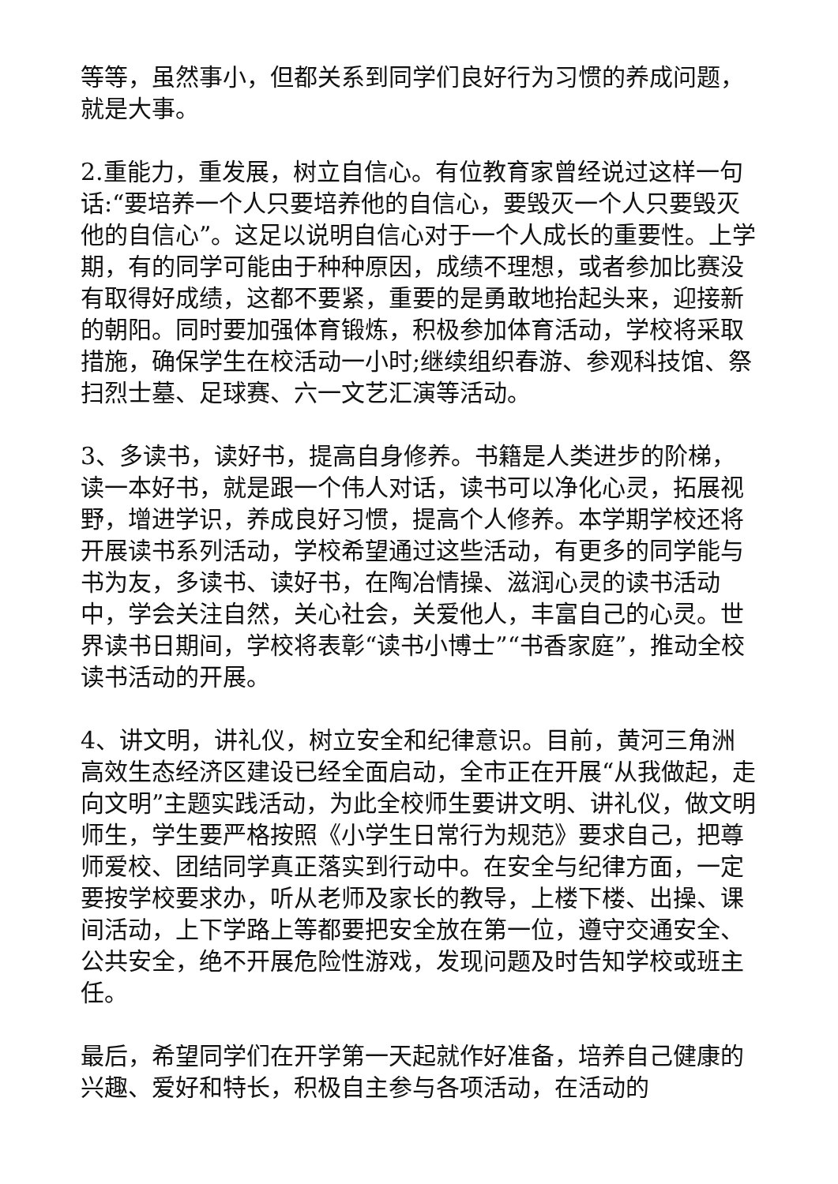等等，虽然事小，但都关系到同学们良好行为习惯的养成问题，就是大事。
2.重能力，重发展，树立自信心。有位教育家曾经说过这样一句话:“要培养一个人只要培养他的自信心，要毁灭一个人只要毁灭他的自信心”。这足以说明自信心对于一个人成长的重要性。上学期，有的同学可能由于种种原因，成绩不理想，或者参加比赛没有取得好成绩，这都不要紧，重要的是勇敢地抬起头来，迎接新的朝阳。同时要加强体育锻炼，积极参加体育活动，学校将采取措施，确保学生在校活动一小时;继续组织春游、参观科技馆、祭扫烈士墓、足球赛、六一文艺汇演等活动。
3、多读书，读好书，提高自身修养。书籍是人类进步的阶梯，读一本好书，就是跟一个伟人对话，读书可以净化心灵，拓展视野，增进学识，养成良好习惯，提高个人修养。本学期学校还将开展读书系列活动，学校希望通过这些活动，有更多的同学能与书为友，多读书、读好书，在陶冶情操、滋润心灵的读书活动中，学会关注自然，关心社会，关爱他人，丰富自己的心灵。世界读书日期间，学校将表彰“读书小博士”“书香家庭”，推动全校读书活动的开展。
4、讲文明，讲礼仪，树立安全和纪律意识。目前，黄河三角洲高效生态经济区建设已经全面启动，全市正在开展“从我做起，走向文明”主题实践活动，为此全校师生要讲文明、讲礼仪，做文明师生，学生要严格按照《小学生日常行为规范》要求自己，把尊师爱校、团结同学真正落实到行动中。在安全与纪律方面，一定要按学校要求办，听从老师及家长的教导，上楼下楼、出操、课间活动，上下学路上等都要把安全放在第一位，遵守交通安全、公共安全，绝不开展危险性游戏，发现问题及时告知学校或班主任。
最后，希望同学们在开学第一天起就作好准备，培养自己健康的兴趣、爱好和特长，积极自主参与各项活动，在活动的